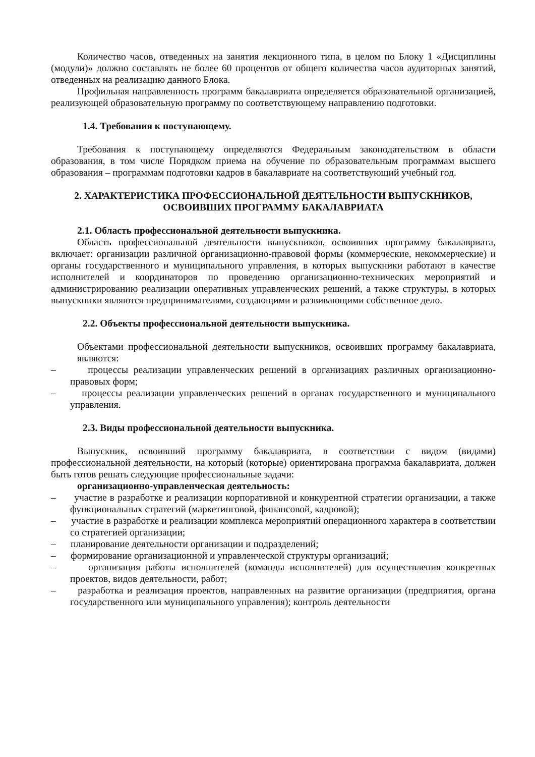Количество часов, отведенных на занятия лекционного типа, в целом по Блоку 1 «Дисциплины (модули)» должно составлять не более 60 процентов от общего количества часов аудиторных занятий, отведенных на реализацию данного Блока.
Профильная направленность программ бакалавриата определяется образовательной организацией, реализующей образовательную программу по соответствующему направлению подготовки.
1.4. Требования к поступающему.
Требования к поступающему определяются Федеральным законодательством в области образования, в том числе Порядком приема на обучение по образовательным программам высшего образования – программам подготовки кадров в бакалавриате на соответствующий учебный год.
2. ХАРАКТЕРИСТИКА ПРОФЕССИОНАЛЬНОЙ ДЕЯТЕЛЬНОСТИ ВЫПУСКНИКОВ,
ОСВОИВШИХ ПРОГРАММУ БАКАЛАВРИАТА
2.1. Область профессиональной деятельности выпускника.
Область профессиональной деятельности выпускников, освоивших программу бакалавриата, включает: организации различной организационно-правовой формы (коммерческие, некоммерческие) и органы государственного и муниципального управления, в которых выпускники работают в качестве исполнителей и координаторов по проведению организационно-технических мероприятий и администрированию реализации оперативных управленческих решений, а также структуры, в которых выпускники являются предпринимателями, создающими и развивающими собственное дело.
2.2. Объекты профессиональной деятельности выпускника.
Объектами профессиональной деятельности выпускников, освоивших программу бакалавриата, являются:
– процессы реализации управленческих решений в организациях различных организационно-правовых форм;
– процессы реализации управленческих решений в органах государственного и муниципального управления.
2.3. Виды профессиональной деятельности выпускника.
Выпускник, освоивший программу бакалавриата, в соответствии с видом (видами) профессиональной деятельности, на который (которые) ориентирована программа бакалавриата, должен быть готов решать следующие профессиональные задачи:
организационно-управленческая деятельность:
– участие в разработке и реализации корпоративной и конкурентной стратегии организации, а также функциональных стратегий (маркетинговой, финансовой, кадровой);
– участие в разработке и реализации комплекса мероприятий операционного характера в соответствии со стратегией организации;
– планирование деятельности организации и подразделений;
– формирование организационной и управленческой структуры организаций;
– организация работы исполнителей (команды исполнителей) для осуществления конкретных проектов, видов деятельности, работ;
– разработка и реализация проектов, направленных на развитие организации (предприятия, органа государственного или муниципального управления); контроль деятельности